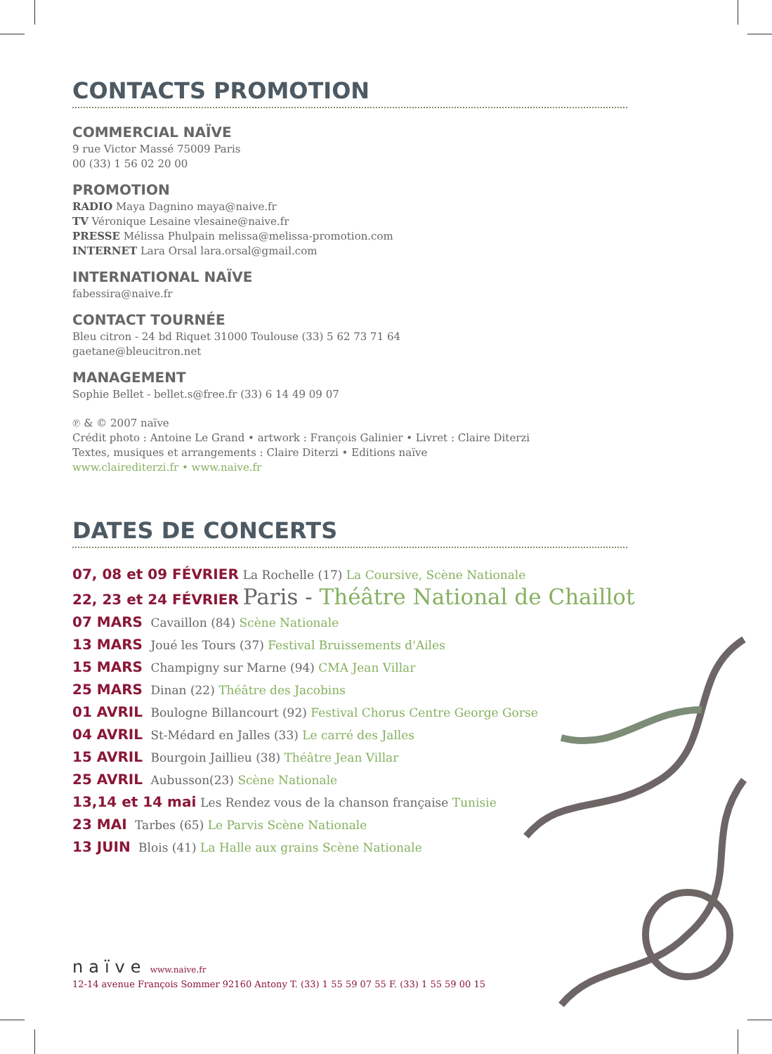CONTACTS PROMOTION
COMMERCIAL NAÏVE
9 rue Victor Massé 75009 Paris
00 (33) 1 56 02 20 00
PROMOTION
RADIO Maya Dagnino maya@naive.fr
TV Véronique Lesaine vlesaine@naive.fr
PRESSE Mélissa Phulpain melissa@melissa-promotion.com
INTERNET Lara Orsal lara.orsal@gmail.com
INTERNATIONAL NAÏVE
fabessira@naive.fr
CONTACT TOURNÉE
Bleu citron - 24 bd Riquet 31000 Toulouse (33) 5 62 73 71 64
gaetane@bleucitron.net
MANAGEMENT
Sophie Bellet - bellet.s@free.fr (33) 6 14 49 09 07
℗ & © 2007 naïve
Crédit photo : Antoine Le Grand • artwork : François Galinier • Livret : Claire Diterzi
Textes, musiques et arrangements : Claire Diterzi • Editions naïve
www.clairediterzi.fr • www.naive.fr
DATES DE CONCERTS
07, 08 et 09 FÉVRIER La Rochelle (17) La Coursive, Scène Nationale
22, 23 et 24 FÉVRIER Paris - Théâtre National de Chaillot
07 MARS Cavaillon (84) Scène Nationale
13 MARS Joué les Tours (37) Festival Bruissements d'Ailes
15 MARS Champigny sur Marne (94) CMA Jean Villar
25 MARS Dinan (22) Théâtre des Jacobins
01 AVRIL Boulogne Billancourt (92) Festival Chorus Centre George Gorse
04 AVRIL St-Médard en Jalles (33) Le carré des Jalles
15 AVRIL Bourgoin Jaillieu (38) Théâtre Jean Villar
25 AVRIL Aubusson(23) Scène Nationale
13,14 et 14 mai Les Rendez vous de la chanson française Tunisie
23 MAI Tarbes (65) Le Parvis Scène Nationale
13 JUIN Blois (41) La Halle aux grains Scène Nationale
naïve www.naive.fr
12-14 avenue François Sommer 92160 Antony T. (33) 1 55 59 07 55 F. (33) 1 55 59 00 15